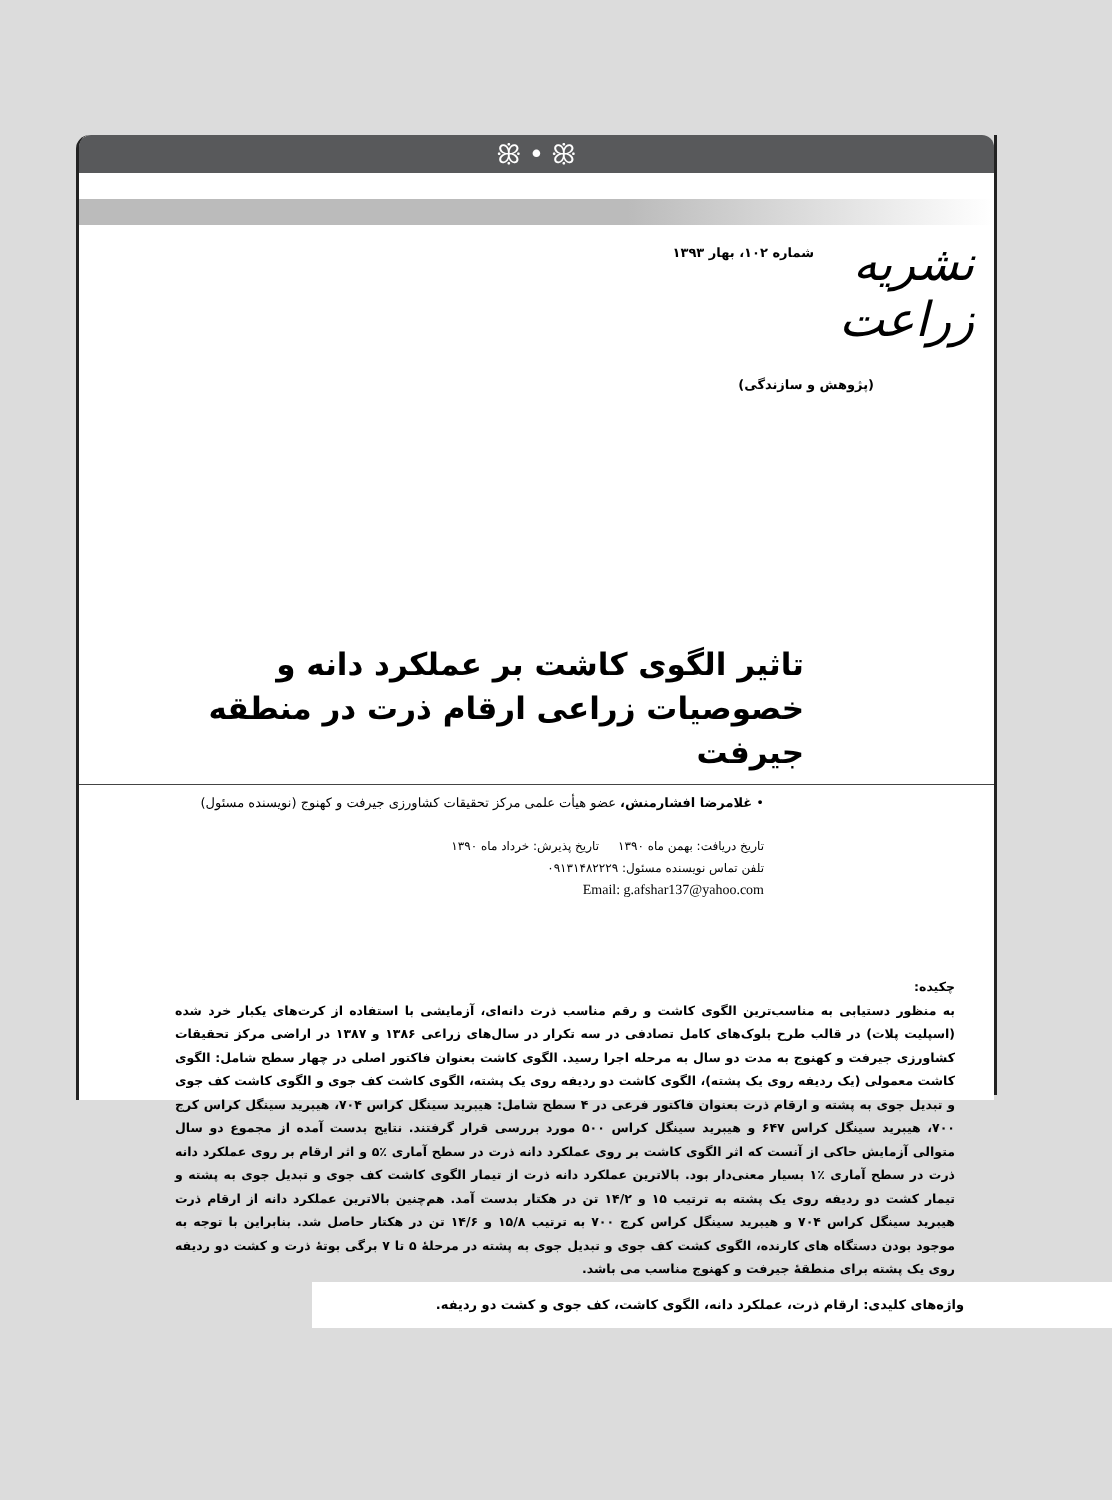ꕥ • ꕥ
نشریه زراعت
شماره ۱۰۲، بهار ۱۳۹۳
(پژوهش و سازندگی)
تاثیر الگوی کاشت بر عملکرد دانه و خصوصیات زراعی ارقام ذرت در منطقه جیرفت
• غلامرضا افشارمنش، عضو هیأت علمی مرکز تحقیقات کشاورزی جیرفت و کهنوج (نویسنده مسئول)
تاریخ دریافت: بهمن ماه ۱۳۹۰ تاریخ پذیرش: خرداد ماه ۱۳۹۰
تلفن تماس نویسنده مسئول: ۰۹۱۳۱۴۸۲۲۲۹
Email: g.afshar137@yahoo.com
چکیده:
به منظور دستیابی به مناسب‌ترین الگوی کاشت و رقم مناسب ذرت دانه‌ای، آزمایشی با استفاده از کرت‌های یکبار خرد شده (اسپلیت پلات) در قالب طرح بلوک‌های کامل تصادفی در سه تکرار در سال‌های زراعی ۱۳۸۶ و ۱۳۸۷ در اراضی مرکز تحقیقات کشاورزی جیرفت و کهنوج به مدت دو سال به مرحله اجرا رسید. الگوی کاشت بعنوان فاکتور اصلی در چهار سطح شامل: الگوی کاشت معمولی (یک ردیفه روی یک پشته)، الگوی کاشت دو ردیفه روی یک پشته، الگوی کاشت کف جوی و الگوی کاشت کف جوی و تبدیل جوی به پشته و ارقام ذرت بعنوان فاکتور فرعی در ۴ سطح شامل: هیبرید سینگل کراس ۷۰۴، هیبرید سینگل کراس کرج ۷۰۰، هیبرید سینگل کراس ۶۴۷ و هیبرید سینگل کراس ۵۰۰ مورد بررسی قرار گرفتند. نتایج بدست آمده از مجموع دو سال متوالی آزمایش حاکی از آنست که اثر الگوی کاشت بر روی عملکرد دانه ذرت در سطح آماری ٪۵ و اثر ارقام بر روی عملکرد دانه ذرت در سطح آماری ٪۱ بسیار معنی‌دار بود. بالاترین عملکرد دانه ذرت از تیمار الگوی کاشت کف جوی و تبدیل جوی به پشته و تیمار کشت دو ردیفه روی یک پشته به ترتیب ۱۵ و ۱۴/۲ تن در هکتار بدست آمد. هم‌چنین بالاترین عملکرد دانه از ارقام ذرت هیبرید سینگل کراس ۷۰۴ و هیبرید سینگل کراس کرج ۷۰۰ به ترتیب ۱۵/۸ و ۱۴/۶ تن در هکتار حاصل شد. بنابراین با توجه به موجود بودن دستگاه های کارنده، الگوی کشت کف جوی و تبدیل جوی به پشته در مرحلهٔ ۵ تا ۷ برگی بوتهٔ ذرت و کشت دو ردیفه روی یک پشته برای منطقهٔ جیرفت و کهنوج مناسب می باشد.
واژه‌های کلیدی: ارقام ذرت، عملکرد دانه، الگوی کاشت، کف جوی و کشت دو ردیفه.